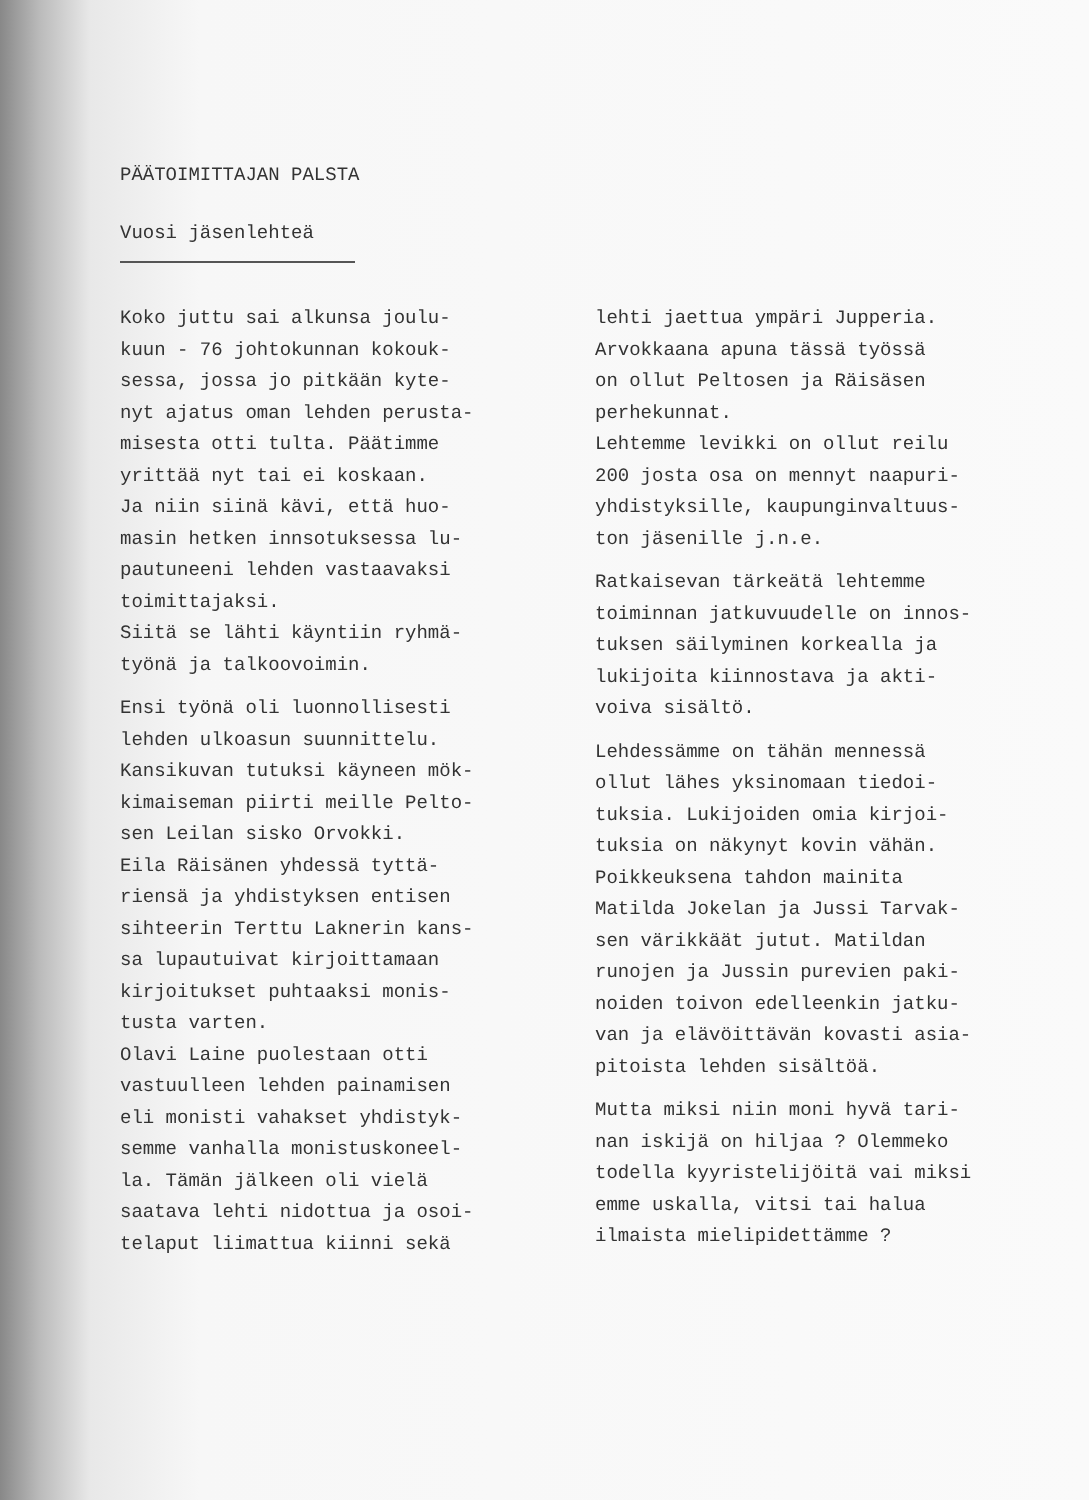PÄÄTOIMITTAJAN PALSTA
Vuosi jäsenlehteä
Koko juttu sai alkunsa joulu-
kuun - 76 johtokunnan kokouk-
sessa, jossa jo pitkään kyte-
nyt ajatus oman lehden perusta-
misesta otti tulta. Päätimme
yrittää nyt tai ei koskaan.
Ja niin siinä kävi, että huo-
masin hetken innsotuksessa lu-
pautuneeni lehden vastaavaksi
toimittajaksi.
Siitä se lähti käyntiin ryhmä-
työnä ja talkoovoimin.
Ensi työnä oli luonnollisesti
lehden ulkoasun suunnittelu.
Kansikuvan tutuksi käyneen mök-
kimaiseman piirti meille Pelto-
sen Leilan sisko Orvokki.
Eila Räisänen yhdessä tyttä-
riensä ja yhdistyksen entisen
sihteerin Terttu Laknerin kans-
sa lupautuivat kirjoittamaan
kirjoitukset puhtaaksi monis-
tusta varten.
Olavi Laine puolestaan otti
vastuulleen lehden painamisen
eli monisti vahakset yhdistyk-
semme vanhalla monistuskoneel-
la. Tämän jälkeen oli vielä
saatava lehti nidottua ja osoi-
telaput liimattua kiinni sekä
lehti jaettua ympäri Jupperia.
Arvokkaana apuna tässä työssä
on ollut Peltosen ja Räisäsen
perhekunnat.
Lehtemme levikki on ollut reilu
200 josta osa on mennyt naapuri-
yhdistyksille, kaupunginvaltuus-
ton jäsenille j.n.e.
Ratkaisevan tärkeätä lehtemme
toiminnan jatkuvuudelle on innos-
tuksen säilyminen korkealla ja
lukijoita kiinnostava ja akti-
voiva sisältö.
Lehdessämme on tähän mennessä
ollut lähes yksinomaan tiedoi-
tuksia. Lukijoiden omia kirjoi-
tuksia on näkynyt kovin vähän.
Poikkeuksena tahdon mainita
Matilda Jokelan ja Jussi Tarvak-
sen värikkäät jutut. Matildan
runojen ja Jussin purevien paki-
noiden toivon edelleenkin jatku-
van ja elävöittävän kovasti asia-
pitoista lehden sisältöä.
Mutta miksi niin moni hyvä tari-
nan iskijä on hiljaa ? Olemmeko
todella kyyristelijöitä vai miksi
emme uskalla, vitsi tai halua
ilmaista mielipidettämme ?